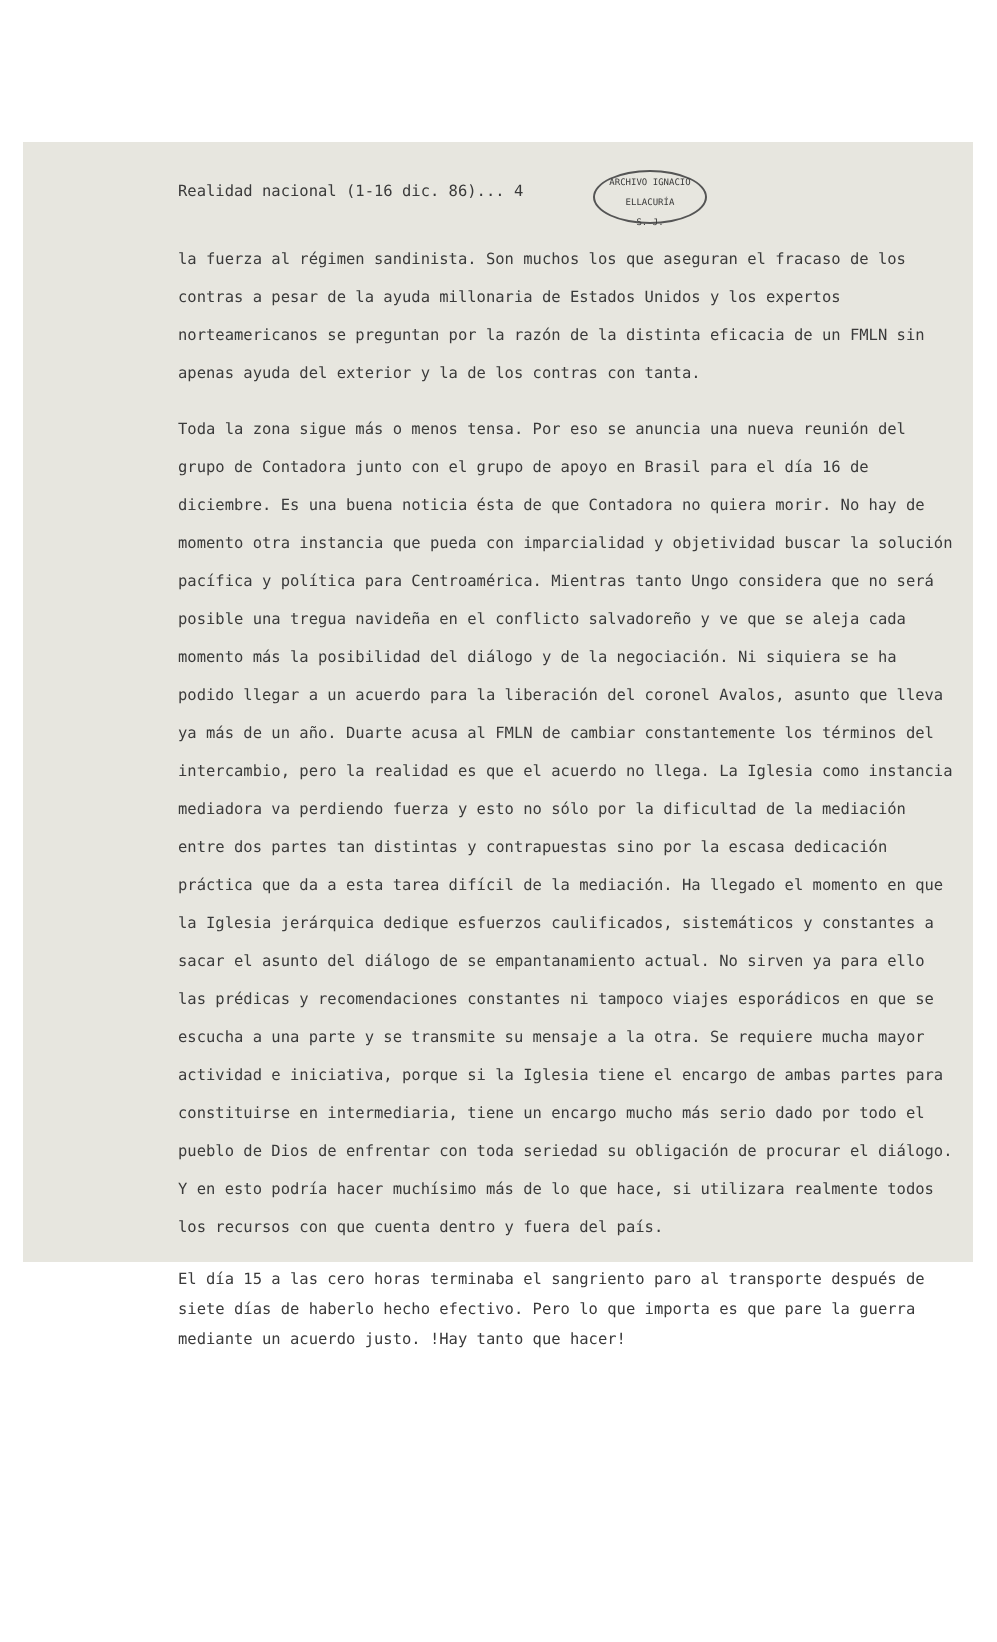Realidad nacional (1-16 dic. 86)... 4
ARCHIVO IGNACIO ELLACURÍA
S. J.
la fuerza al régimen sandinista. Son muchos los que aseguran el fracaso de los contras a pesar de la ayuda millonaria de Estados Unidos y los expertos norteamericanos se preguntan por la razón de la distinta eficacia de un FMLN sin apenas ayuda del exterior y la de los contras con tanta.
Toda la zona sigue más o menos tensa. Por eso se anuncia una nueva reunión del grupo de Contadora junto con el grupo de apoyo en Brasil para el día 16 de diciembre. Es una buena noticia ésta de que Contadora no quiera morir. No hay de momento otra instancia que pueda con imparcialidad y objetividad buscar la solución pacífica y política para Centroamérica. Mientras tanto Ungo considera que no será posible una tregua navideña en el conflicto salvadoreño y ve que se aleja cada momento más la posibilidad del diálogo y de la negociación. Ni siquiera se ha podido llegar a un acuerdo para la liberación del coronel Avalos, asunto que lleva ya más de un año. Duarte acusa al FMLN de cambiar constantemente los términos del intercambio, pero la realidad es que el acuerdo no llega. La Iglesia como instancia mediadora va perdiendo fuerza y esto no sólo por la dificultad de la mediación entre dos partes tan distintas y contrapuestas sino por la escasa dedicación práctica que da a esta tarea difícil de la mediación. Ha llegado el momento en que la Iglesia jerárquica dedique esfuerzos caulificados, sistemáticos y constantes a sacar el asunto del diálogo de se empantanamiento actual. No sirven ya para ello las prédicas y recomendaciones constantes ni tampoco viajes esporádicos en que se escucha a una parte y se transmite su mensaje a la otra. Se requiere mucha mayor actividad e iniciativa, porque si la Iglesia tiene el encargo de ambas partes para constituirse en intermediaria, tiene un encargo mucho más serio dado por todo el pueblo de Dios de enfrentar con toda seriedad su obligación de procurar el diálogo. Y en esto podría hacer muchísimo más de lo que hace, si utilizara realmente todos los recursos con que cuenta dentro y fuera del país.
El día 15 a las cero horas terminaba el sangriento paro al transporte después de siete días de haberlo hecho efectivo. Pero lo que importa es que pare la guerra mediante un acuerdo justo. !Hay tanto que hacer!